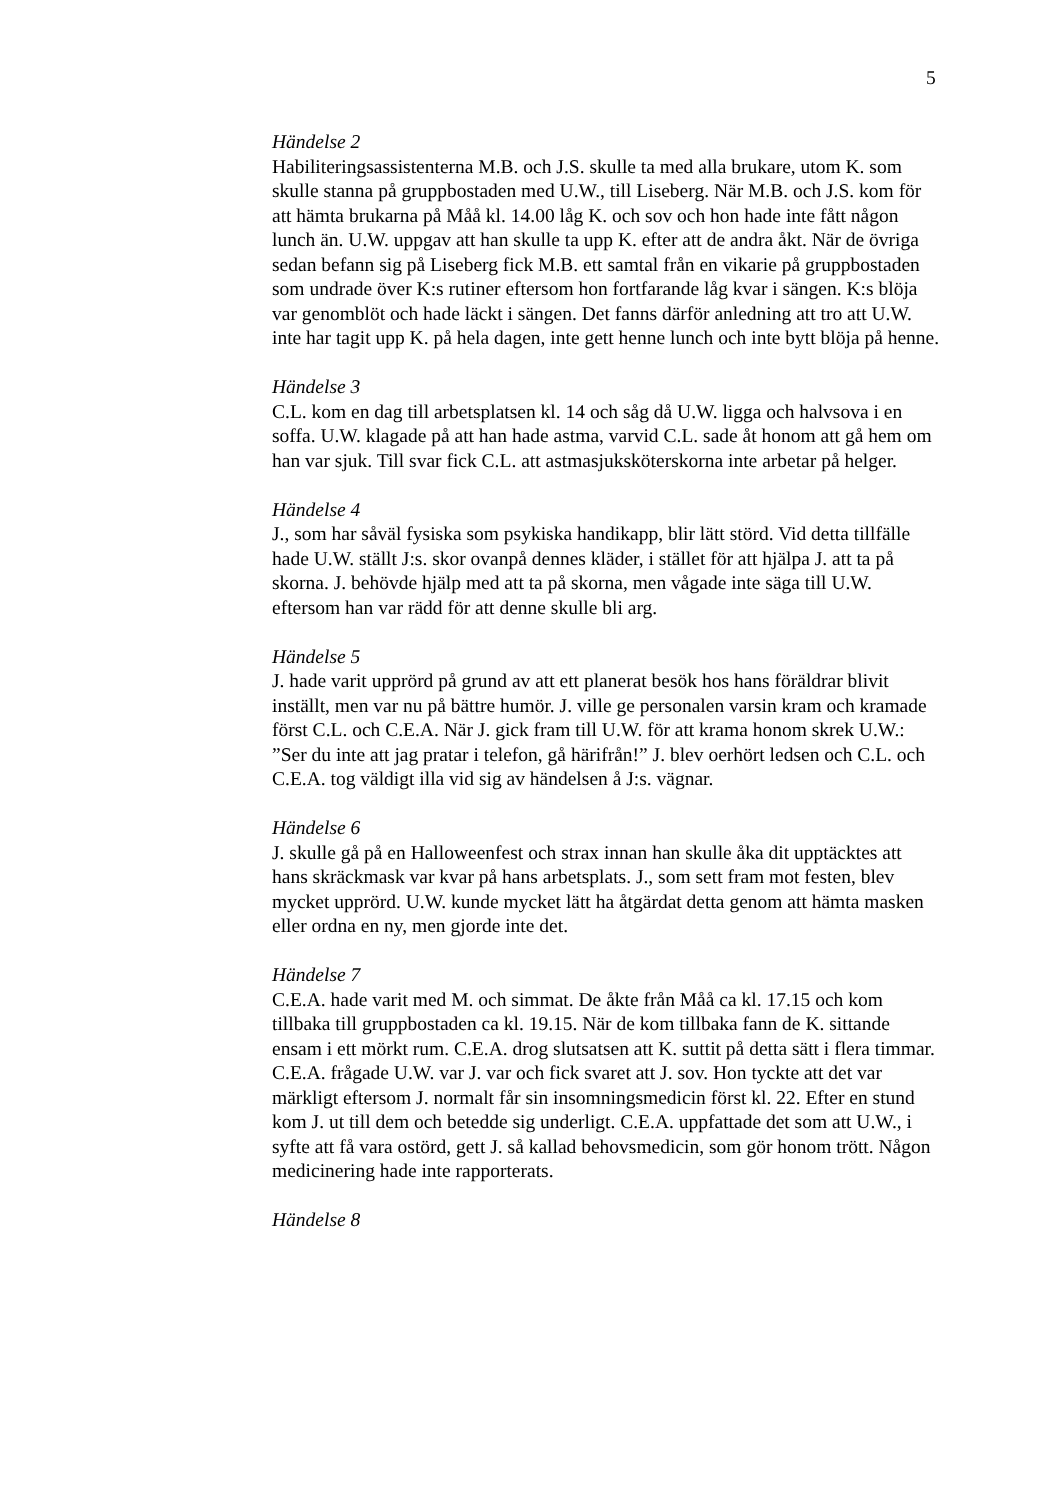5
Händelse 2
Habiliteringsassistenterna M.B. och J.S. skulle ta med alla brukare, utom K. som skulle stanna på gruppbostaden med U.W., till Liseberg. När M.B. och J.S. kom för att hämta brukarna på Måå kl. 14.00 låg K. och sov och hon hade inte fått någon lunch än. U.W. uppgav att han skulle ta upp K. efter att de andra åkt. När de övriga sedan befann sig på Liseberg fick M.B. ett samtal från en vikarie på gruppbostaden som undrade över K:s rutiner eftersom hon fortfarande låg kvar i sängen. K:s blöja var genomblöt och hade läckt i sängen. Det fanns därför anledning att tro att U.W. inte har tagit upp K. på hela dagen, inte gett henne lunch och inte bytt blöja på henne.
Händelse 3
C.L. kom en dag till arbetsplatsen kl. 14 och såg då U.W. ligga och halvsova i en soffa. U.W. klagade på att han hade astma, varvid C.L. sade åt honom att gå hem om han var sjuk. Till svar fick C.L. att astmasjuksköterskorna inte arbetar på helger.
Händelse 4
J., som har såväl fysiska som psykiska handikapp, blir lätt störd. Vid detta tillfälle hade U.W. ställt J:s. skor ovanpå dennes kläder, i stället för att hjälpa J. att ta på skorna. J. behövde hjälp med att ta på skorna, men vågade inte säga till U.W. eftersom han var rädd för att denne skulle bli arg.
Händelse 5
J. hade varit upprörd på grund av att ett planerat besök hos hans föräldrar blivit inställt, men var nu på bättre humör. J. ville ge personalen varsin kram och kramade först C.L. och C.E.A. När J. gick fram till U.W. för att krama honom skrek U.W.: ”Ser du inte att jag pratar i telefon, gå härifrån!” J. blev oerhört ledsen och C.L. och C.E.A. tog väldigt illa vid sig av händelsen å J:s. vägnar.
Händelse 6
J. skulle gå på en Halloweenfest och strax innan han skulle åka dit upptäcktes att hans skräckmask var kvar på hans arbetsplats. J., som sett fram mot festen, blev mycket upprörd. U.W. kunde mycket lätt ha åtgärdat detta genom att hämta masken eller ordna en ny, men gjorde inte det.
Händelse 7
C.E.A. hade varit med M. och simmat. De åkte från Måå ca kl. 17.15 och kom tillbaka till gruppbostaden ca kl. 19.15. När de kom tillbaka fann de K. sittande ensam i ett mörkt rum. C.E.A. drog slutsatsen att K. suttit på detta sätt i flera timmar. C.E.A. frågade U.W. var J. var och fick svaret att J. sov. Hon tyckte att det var märkligt eftersom J. normalt får sin insomningsmedicin först kl. 22. Efter en stund kom J. ut till dem och betedde sig underligt. C.E.A. uppfattade det som att U.W., i syfte att få vara ostörd, gett J. så kallad behovsmedicin, som gör honom trött. Någon medicinering hade inte rapporterats.
Händelse 8